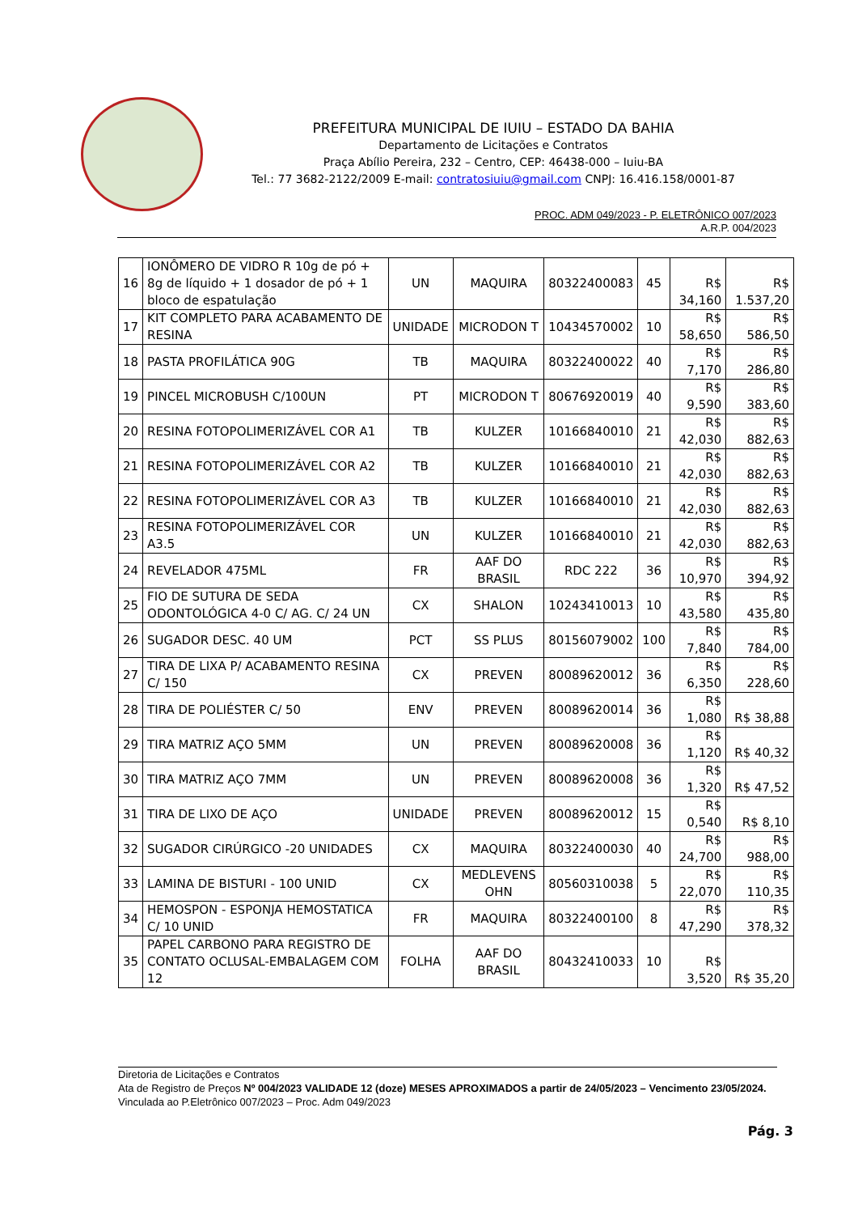PREFEITURA MUNICIPAL DE IUIU – ESTADO DA BAHIA
Departamento de Licitações e Contratos
Praça Abílio Pereira, 232 – Centro, CEP: 46438-000 – Iuiu-BA
Tel.: 77 3682-2122/2009 E-mail: contratosiuiu@gmail.com CNPJ: 16.416.158/0001-87
PROC. ADM 049/2023 - P. ELETRÔNICO 007/2023
A.R.P. 004/2023
| 16 | IONÔMERO DE VIDRO R 10g de pó + 8g de líquido + 1 dosador de pó + 1 bloco de espatulação | UN | MAQUIRA | 80322400083 | 45 | R$ 34,160 | R$ 1.537,20 |
| 17 | KIT COMPLETO PARA ACABAMENTO DE RESINA | UNIDADE | MICRODON T | 10434570002 | 10 | R$ 58,650 | R$ 586,50 |
| 18 | PASTA PROFILÁTICA 90G | TB | MAQUIRA | 80322400022 | 40 | R$ 7,170 | R$ 286,80 |
| 19 | PINCEL MICROBUSH C/100UN | PT | MICRODON T | 80676920019 | 40 | R$ 9,590 | R$ 383,60 |
| 20 | RESINA FOTOPOLIMERIZÁVEL COR A1 | TB | KULZER | 10166840010 | 21 | R$ 42,030 | R$ 882,63 |
| 21 | RESINA FOTOPOLIMERIZÁVEL COR A2 | TB | KULZER | 10166840010 | 21 | R$ 42,030 | R$ 882,63 |
| 22 | RESINA FOTOPOLIMERIZÁVEL COR A3 | TB | KULZER | 10166840010 | 21 | R$ 42,030 | R$ 882,63 |
| 23 | RESINA FOTOPOLIMERIZÁVEL COR A3.5 | UN | KULZER | 10166840010 | 21 | R$ 42,030 | R$ 882,63 |
| 24 | REVELADOR 475ML | FR | AAF DO BRASIL | RDC 222 | 36 | R$ 10,970 | R$ 394,92 |
| 25 | FIO DE SUTURA DE SEDA ODONTOLÓGICA 4-0 C/ AG. C/ 24 UN | CX | SHALON | 10243410013 | 10 | R$ 43,580 | R$ 435,80 |
| 26 | SUGADOR DESC. 40 UM | PCT | SS PLUS | 80156079002 | 100 | R$ 7,840 | R$ 784,00 |
| 27 | TIRA DE LIXA P/ ACABAMENTO RESINA C/ 150 | CX | PREVEN | 80089620012 | 36 | R$ 6,350 | R$ 228,60 |
| 28 | TIRA DE POLIÉSTER C/ 50 | ENV | PREVEN | 80089620014 | 36 | R$ 1,080 | R$ 38,88 |
| 29 | TIRA MATRIZ AÇO 5MM | UN | PREVEN | 80089620008 | 36 | R$ 1,120 | R$ 40,32 |
| 30 | TIRA MATRIZ AÇO 7MM | UN | PREVEN | 80089620008 | 36 | R$ 1,320 | R$ 47,52 |
| 31 | TIRA DE LIXO DE AÇO | UNIDADE | PREVEN | 80089620012 | 15 | R$ 0,540 | R$ 8,10 |
| 32 | SUGADOR CIRÚRGICO -20 UNIDADES | CX | MAQUIRA | 80322400030 | 40 | R$ 24,700 | R$ 988,00 |
| 33 | LAMINA DE BISTURI - 100 UNID | CX | MEDLEVENS OHN | 80560310038 | 5 | R$ 22,070 | R$ 110,35 |
| 34 | HEMOSPON - ESPONJA HEMOSTATICA C/ 10 UNID | FR | MAQUIRA | 80322400100 | 8 | R$ 47,290 | R$ 378,32 |
| 35 | PAPEL CARBONO PARA REGISTRO DE CONTATO OCLUSAL-EMBALAGEM COM 12 | FOLHA | AAF DO BRASIL | 80432410033 | 10 | R$ 3,520 | R$ 35,20 |
Diretoria de Licitações e Contratos
Ata de Registro de Preços Nº 004/2023 VALIDADE 12 (doze) MESES APROXIMADOS a partir de 24/05/2023 – Vencimento 23/05/2024.
Vinculada ao P.Eletrônico 007/2023 – Proc. Adm 049/2023
Pág. 3